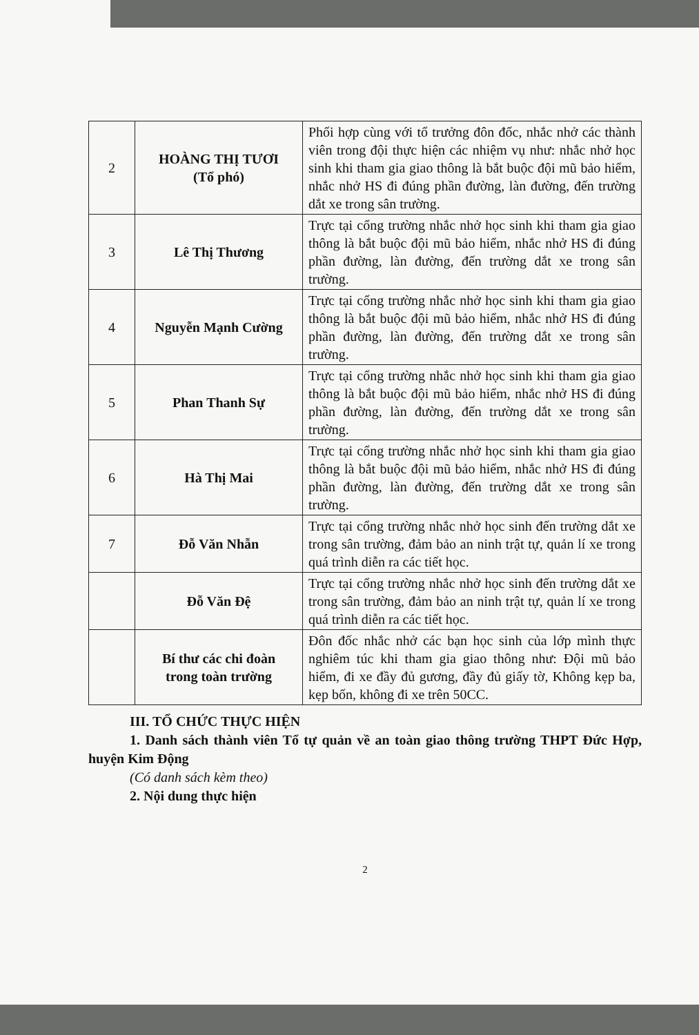| 2 | HOÀNG THỊ TƯƠI (Tổ phó) | Phối hợp cùng với tổ trưởng đôn đốc, nhắc nhở các thành viên trong đội thực hiện các nhiệm vụ như: nhắc nhở học sinh khi tham gia giao thông là bắt buộc đội mũ bảo hiểm, nhắc nhở HS đi đúng phần đường, làn đường, đến trường dắt xe trong sân trường. |
| 3 | Lê Thị Thương | Trực tại cổng trường nhắc nhở học sinh khi tham gia giao thông là bắt buộc đội mũ bảo hiểm, nhắc nhở HS đi đúng phần đường, làn đường, đến trường dắt xe trong sân trường. |
| 4 | Nguyễn Mạnh Cường | Trực tại cổng trường nhắc nhở học sinh khi tham gia giao thông là bắt buộc đội mũ bảo hiểm, nhắc nhở HS đi đúng phần đường, làn đường, đến trường dắt xe trong sân trường. |
| 5 | Phan Thanh Sự | Trực tại cổng trường nhắc nhở học sinh khi tham gia giao thông là bắt buộc đội mũ bảo hiểm, nhắc nhở HS đi đúng phần đường, làn đường, đến trường dắt xe trong sân trường. |
| 6 | Hà Thị Mai | Trực tại cổng trường nhắc nhở học sinh khi tham gia giao thông là bắt buộc đội mũ bảo hiểm, nhắc nhở HS đi đúng phần đường, làn đường, đến trường dắt xe trong sân trường. |
| 7 | Đỗ Văn Nhẫn | Trực tại cổng trường nhắc nhở học sinh đến trường dắt xe trong sân trường, đảm bảo an ninh trật tự, quản lí xe trong quá trình diễn ra các tiết học. |
| | Đỗ Văn Đệ | Trực tại cổng trường nhắc nhở học sinh đến trường dắt xe trong sân trường, đảm bảo an ninh trật tự, quản lí xe trong quá trình diễn ra các tiết học. |
| | Bí thư các chi đoàn trong toàn trường | Đôn đốc nhắc nhở các bạn học sinh của lớp mình thực nghiêm túc khi tham gia giao thông như: Đội mũ bảo hiểm, đi xe đầy đủ gương, đầy đủ giấy tờ, Không kẹp ba, kẹp bốn, không đi xe trên 50CC. |
III. TỔ CHỨC THỰC HIỆN
1. Danh sách thành viên Tổ tự quản về an toàn giao thông trường THPT Đức Hợp, huyện Kim Động
(Có danh sách kèm theo)
2. Nội dung thực hiện
2